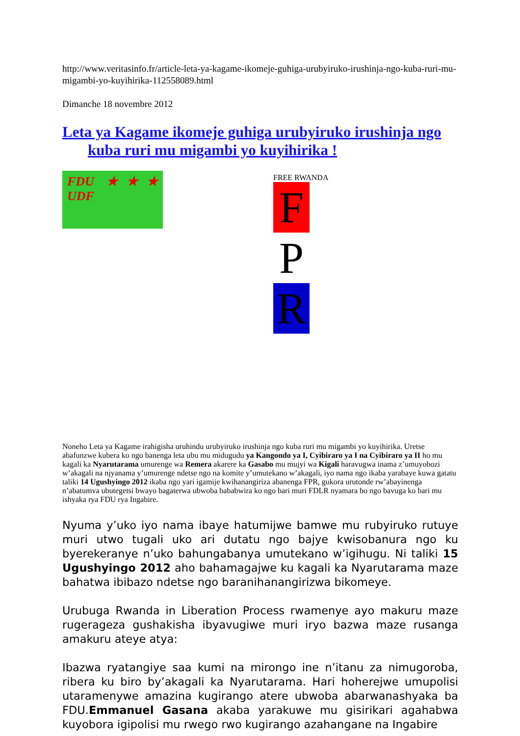http://www.veritasinfo.fr/article-leta-ya-kagame-ikomeje-guhiga-urubyiruko-irushinja-ngo-kuba-ruri-mu-migambi-yo-kuyihirika-112558089.html
Dimanche 18 novembre 2012
Leta ya Kagame ikomeje guhiga urubyiruko irushinja ngo kuba ruri mu migambi yo kuyihirika !
FDU ★★★ UDF
FREE RWANDA
F P R
Noneho Leta ya Kagame irahigisha uruhindu urubyiruko irushinja ngo kuba ruri mu migambi yo kuyihirika. Uretse abafunzwe kubera ko ngo banenga leta ubu mu midugudu ya Kangondo ya I, Cyibiraro ya I na Cyibiraro ya II ho mu kagali ka Nyarutarama umurenge wa Remera akarere ka Gasabo mu mujyi wa Kigali haravugwa inama z’umuyobozi w’akagali na njyanama y’umurenge ndetse ngo na komite y’umutekano w’akagali, iyo nama ngo ikaba yarabaye kuwa gatatu taliki 14 Ugushyingo 2012 ikaba ngo yari igamije kwihanangiriza abanenga FPR, gukora urutonde rw’abayinenga n’abatumva ubutegetsi bwayo bagaterwa ubwoba bababwira ko ngo bari muri FDLR nyamara bo ngo bavuga ko bari mu ishyaka rya FDU rya Ingabire.
Nyuma y’uko iyo nama ibaye hatumijwe bamwe mu rubyiruko rutuye muri utwo tugali uko ari dutatu ngo bajye kwisobanura ngo ku byerekeranye n’uko bahungabanya umutekano w’igihugu. Ni taliki 15 Ugushyingo 2012 aho bahamagajwe ku kagali ka Nyarutarama maze bahatwa ibibazo ndetse ngo baranihanangirizwa bikomeye.
Urubuga Rwanda in Liberation Process rwamenye ayo makuru maze rugerageza gushakisha ibyavugiwe muri iryo bazwa maze rusanga amakuru ateye atya:
Ibazwa ryatangiye saa kumi na mirongo ine n’itanu za nimugoroba, ribera ku biro by’akagali ka Nyarutarama. Hari hoherejwe umupolisi utaramenywe amazina kugirango atere ubwoba abarwanashyaka ba FDU.Emmanuel Gasana akaba yarakuwe mu gisirikari agahabwa kuyobora igipolisi mu rwego rwo kugirango azahangane na Ingabire